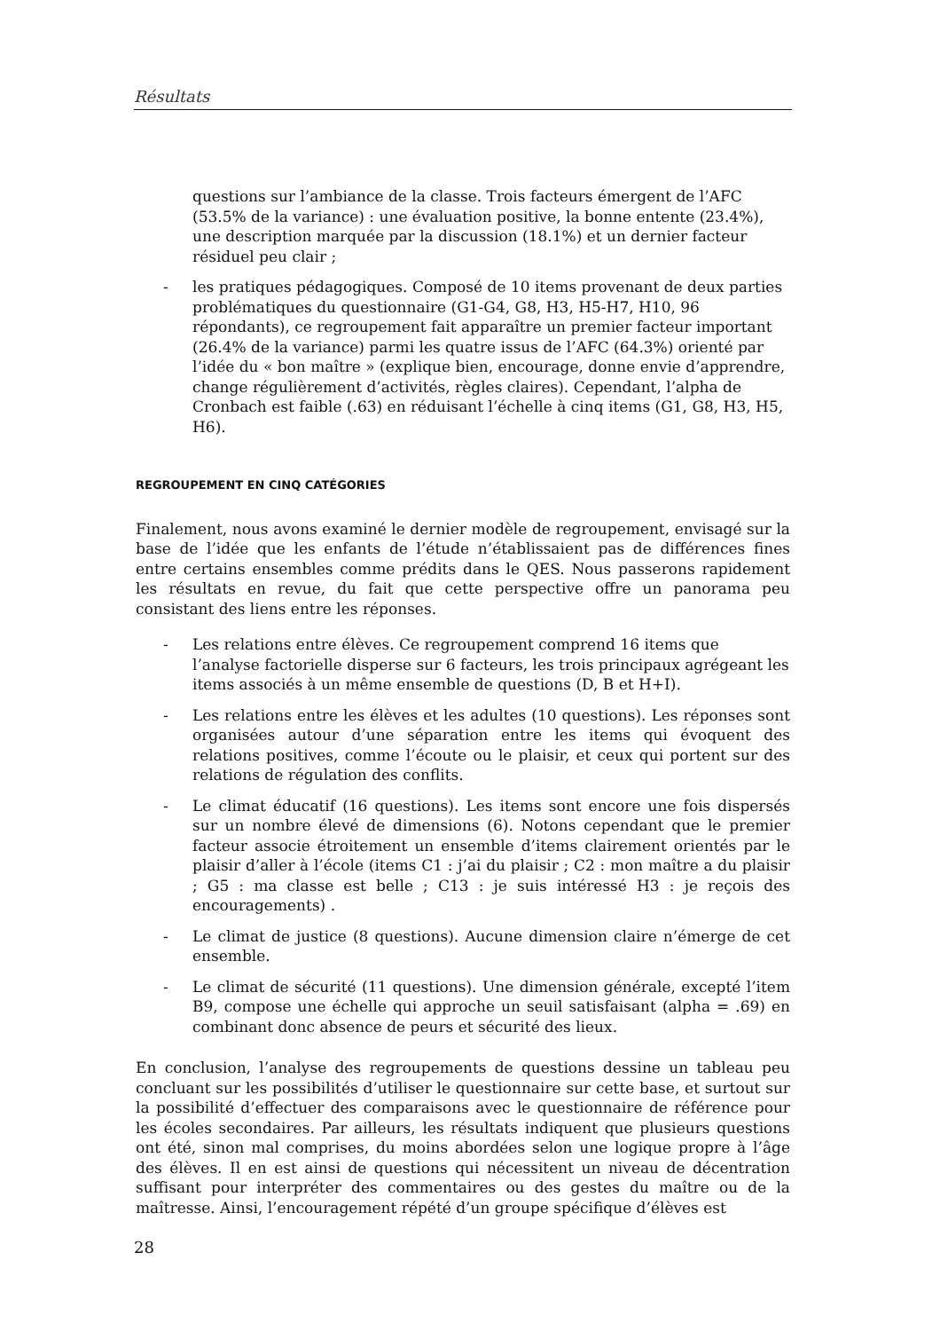Résultats
questions sur l’ambiance de la classe. Trois facteurs émergent de l’AFC (53.5% de la variance) : une évaluation positive, la bonne entente (23.4%), une description marquée par la discussion (18.1%) et un dernier facteur résiduel peu clair ;
- les pratiques pédagogiques. Composé de 10 items provenant de deux parties problématiques du questionnaire (G1-G4, G8, H3, H5-H7, H10, 96 répondants), ce regroupement fait apparaître un premier facteur important (26.4% de la variance) parmi les quatre issus de l’AFC (64.3%) orienté par l’idée du « bon maître » (explique bien, encourage, donne envie d’apprendre, change régulièrement d’activités, règles claires). Cependant, l’alpha de Cronbach est faible (.63) en réduisant l’échelle à cinq items (G1, G8, H3, H5, H6).
REGROUPEMENT EN CINQ CATÉGORIES
Finalement, nous avons examiné le dernier modèle de regroupement, envisagé sur la base de l’idée que les enfants de l’étude n’établissaient pas de différences fines entre certains ensembles comme prédits dans le QES. Nous passerons rapidement les résultats en revue, du fait que cette perspective offre un panorama peu consistant des liens entre les réponses.
- Les relations entre élèves. Ce regroupement comprend 16 items que l’analyse factorielle disperse sur 6 facteurs, les trois principaux agrégeant les items associés à un même ensemble de questions (D, B et H+I).
- Les relations entre les élèves et les adultes (10 questions). Les réponses sont organisées autour d’une séparation entre les items qui évoquent des relations positives, comme l’écoute ou le plaisir, et ceux qui portent sur des relations de régulation des conflits.
- Le climat éducatif (16 questions). Les items sont encore une fois dispersés sur un nombre élevé de dimensions (6). Notons cependant que le premier facteur associe étroitement un ensemble d’items clairement orientés par le plaisir d’aller à l’école (items C1 : j’ai du plaisir ; C2 : mon maître a du plaisir ; G5 : ma classe est belle ; C13 : je suis intéressé H3 : je reçois des encouragements) .
- Le climat de justice (8 questions). Aucune dimension claire n’émerge de cet ensemble.
- Le climat de sécurité (11 questions). Une dimension générale, excepté l’item B9, compose une échelle qui approche un seuil satisfaisant (alpha = .69) en combinant donc absence de peurs et sécurité des lieux.
En conclusion, l’analyse des regroupements de questions dessine un tableau peu concluant sur les possibilités d’utiliser le questionnaire sur cette base, et surtout sur la possibilité d’effectuer des comparaisons avec le questionnaire de référence pour les écoles secondaires. Par ailleurs, les résultats indiquent que plusieurs questions ont été, sinon mal comprises, du moins abordées selon une logique propre à l’âge des élèves. Il en est ainsi de questions qui nécessitent un niveau de décentration suffisant pour interpréter des commentaires ou des gestes du maître ou de la maîtresse. Ainsi, l’encouragement répété d’un groupe spécifique d’élèves est
28